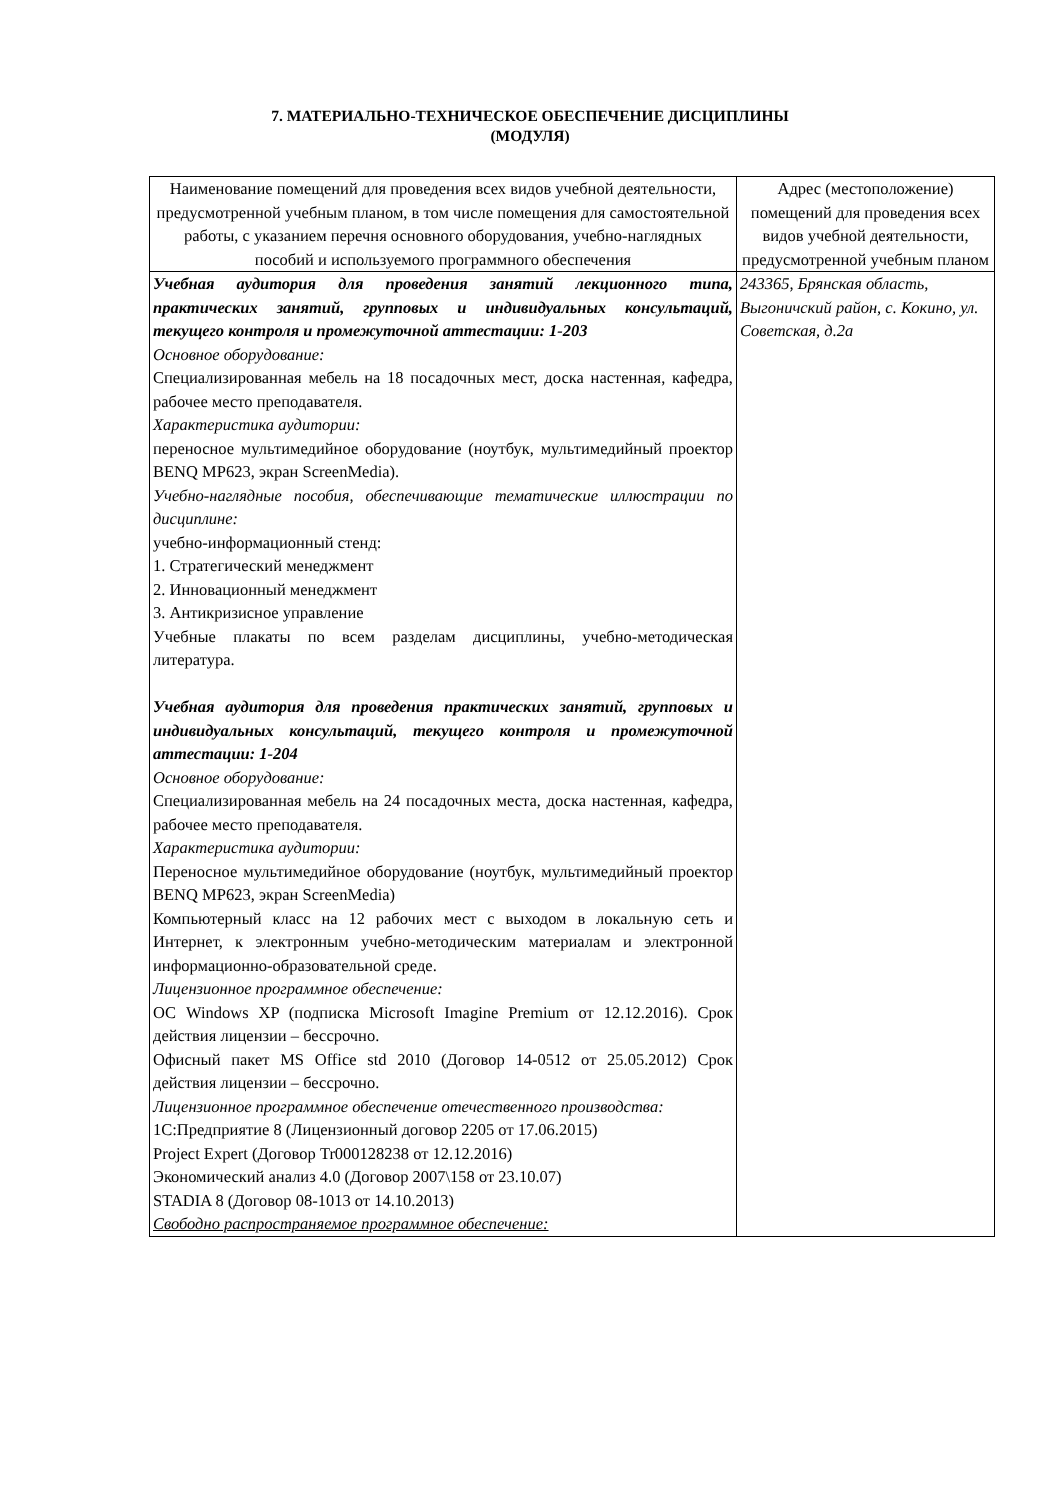7. МАТЕРИАЛЬНО-ТЕХНИЧЕСКОЕ ОБЕСПЕЧЕНИЕ ДИСЦИПЛИНЫ
(МОДУЛЯ)
| Наименование помещений для проведения всех видов учебной деятельности, предусмотренной учебным планом, в том числе помещения для самостоятельной работы, с указанием перечня основного оборудования, учебно-наглядных пособий и используемого программного обеспечения | Адрес (местоположение) помещений для проведения всех видов учебной деятельности, предусмотренной учебным планом |
| Учебная аудитория для проведения занятий лекционного типа, практических занятий, групповых и индивидуальных консультаций, текущего контроля и промежуточной аттестации: 1-203 Основное оборудование: Специализированная мебель на 18 посадочных мест, доска настенная, кафедра, рабочее место преподавателя. Характеристика аудитории: переносное мультимедийное оборудование (ноутбук, мультимедийный проектор BENQ MP623, экран ScreenMedia). Учебно-наглядные пособия, обеспечивающие тематические иллюстрации по дисциплине: учебно-информационный стенд: 1. Стратегический менеджмент 2. Инновационный менеджмент 3. Антикризисное управление Учебные плакаты по всем разделам дисциплины, учебно-методическая литература. Учебная аудитория для проведения практических занятий, групповых и индивидуальных консультаций, текущего контроля и промежуточной аттестации: 1-204 Основное оборудование: Специализированная мебель на 24 посадочных места, доска настенная, кафедра, рабочее место преподавателя. Характеристика аудитории: Переносное мультимедийное оборудование (ноутбук, мультимедийный проектор BENQ MP623, экран ScreenMedia) Компьютерный класс на 12 рабочих мест с выходом в локальную сеть и Интернет, к электронным учебно-методическим материалам и электронной информационно-образовательной среде. Лицензионное программное обеспечение: ОС Windows XP (подписка Microsoft Imagine Premium от 12.12.2016). Срок действия лицензии – бессрочно. Офисный пакет MS Office std 2010 (Договор 14-0512 от 25.05.2012) Срок действия лицензии – бессрочно. Лицензионное программное обеспечение отечественного производства: 1С:Предприятие 8 (Лицензионный договор 2205 от 17.06.2015) Project Expert (Договор Tr000128238 от 12.12.2016) Экономический анализ 4.0 (Договор 2007\158 от 23.10.07) STADIA 8 (Договор 08-1013 от 14.10.2013) Свободно распространяемое программное обеспечение: | 243365, Брянская область, Выгоничский район, с. Кокино, ул. Советская, д.2а |